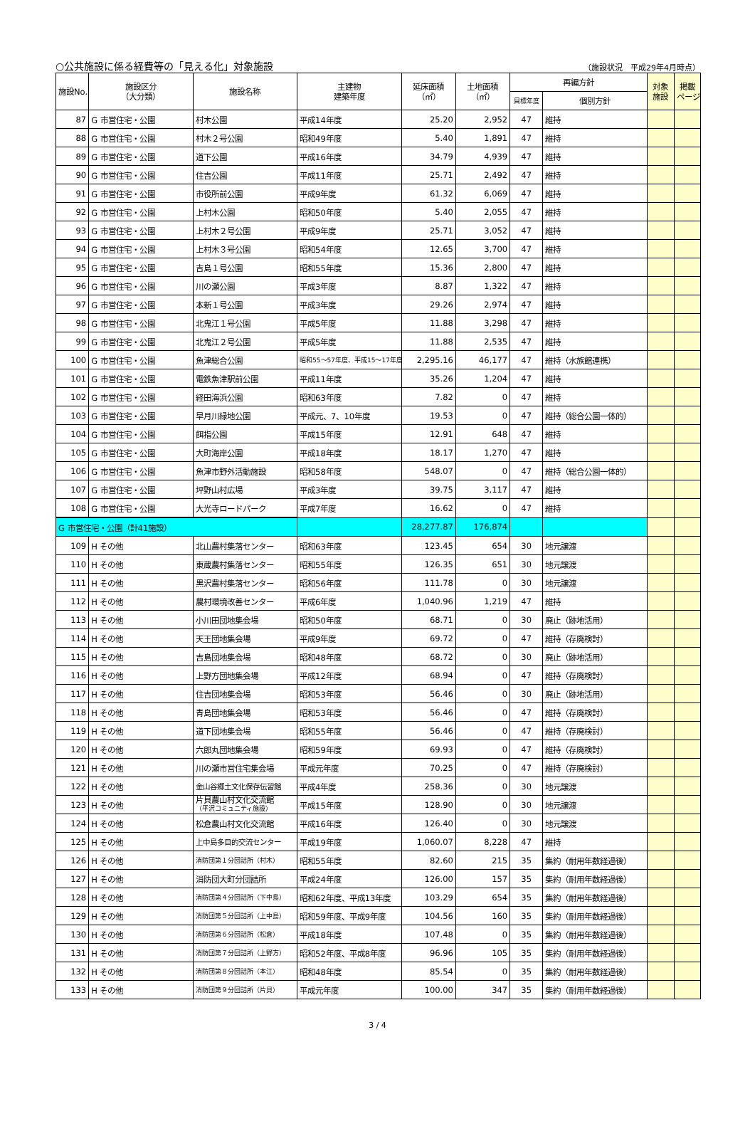○公共施設に係る経費等の「見える化」対象施設 （施設状況　平成29年4月時点）
| 施設No. | 施設区分 （大分類） | 施設名称 | 主建物 建築年度 | 延床面積 （㎡） | 土地面積 （㎡） | 再編方針 | | 対象 施設 | 掲載 ページ |
| --- | --- | --- | --- | --- | --- | --- | --- | --- | --- |
| | | | | | | 目標年度 | 個別方針 | | |
| 87 | G 市営住宅・公園 | 村木公園 | 平成14年度 | 25.20 | 2,952 | 47 | 維持 | | |
| 88 | G 市営住宅・公園 | 村木２号公園 | 昭和49年度 | 5.40 | 1,891 | 47 | 維持 | | |
| 89 | G 市営住宅・公園 | 道下公園 | 平成16年度 | 34.79 | 4,939 | 47 | 維持 | | |
| 90 | G 市営住宅・公園 | 住吉公園 | 平成11年度 | 25.71 | 2,492 | 47 | 維持 | | |
| 91 | G 市営住宅・公園 | 市役所前公園 | 平成9年度 | 61.32 | 6,069 | 47 | 維持 | | |
| 92 | G 市営住宅・公園 | 上村木公園 | 昭和50年度 | 5.40 | 2,055 | 47 | 維持 | | |
| 93 | G 市営住宅・公園 | 上村木２号公園 | 平成9年度 | 25.71 | 3,052 | 47 | 維持 | | |
| 94 | G 市営住宅・公園 | 上村木３号公園 | 昭和54年度 | 12.65 | 3,700 | 47 | 維持 | | |
| 95 | G 市営住宅・公園 | 吉島１号公園 | 昭和55年度 | 15.36 | 2,800 | 47 | 維持 | | |
| 96 | G 市営住宅・公園 | 川の瀬公園 | 平成3年度 | 8.87 | 1,322 | 47 | 維持 | | |
| 97 | G 市営住宅・公園 | 本新１号公園 | 平成3年度 | 29.26 | 2,974 | 47 | 維持 | | |
| 98 | G 市営住宅・公園 | 北鬼江１号公園 | 平成5年度 | 11.88 | 3,298 | 47 | 維持 | | |
| 99 | G 市営住宅・公園 | 北鬼江２号公園 | 平成5年度 | 11.88 | 2,535 | 47 | 維持 | | |
| 100 | G 市営住宅・公園 | 魚津総合公園 | 昭和55～57年度、平成15～17年度 | 2,295.16 | 46,177 | 47 | 維持（水族館連携） | | |
| 101 | G 市営住宅・公園 | 電鉄魚津駅前公園 | 平成11年度 | 35.26 | 1,204 | 47 | 維持 | | |
| 102 | G 市営住宅・公園 | 経田海浜公園 | 昭和63年度 | 7.82 | 0 | 47 | 維持 | | |
| 103 | G 市営住宅・公園 | 早月川緑地公園 | 平成元、7、10年度 | 19.53 | 0 | 47 | 維持（総合公園一体的） | | |
| 104 | G 市営住宅・公園 | 餌指公園 | 平成15年度 | 12.91 | 648 | 47 | 維持 | | |
| 105 | G 市営住宅・公園 | 大町海岸公園 | 平成18年度 | 18.17 | 1,270 | 47 | 維持 | | |
| 106 | G 市営住宅・公園 | 魚津市野外活動施設 | 昭和58年度 | 548.07 | 0 | 47 | 維持（総合公園一体的） | | |
| 107 | G 市営住宅・公園 | 坪野山村広場 | 平成3年度 | 39.75 | 3,117 | 47 | 維持 | | |
| 108 | G 市営住宅・公園 | 大光寺ロードパーク | 平成7年度 | 16.62 | 0 | 47 | 維持 | | |
| G 市営住宅・公園（計41施設） | | | | 28,277.87 | 176,874 | | | | |
| 109 | H その他 | 北山農村集落センター | 昭和63年度 | 123.45 | 654 | 30 | 地元譲渡 | | |
| 110 | H その他 | 東蔵農村集落センター | 昭和55年度 | 126.35 | 651 | 30 | 地元譲渡 | | |
| 111 | H その他 | 黒沢農村集落センター | 昭和56年度 | 111.78 | 0 | 30 | 地元譲渡 | | |
| 112 | H その他 | 農村環境改善センター | 平成6年度 | 1,040.96 | 1,219 | 47 | 維持 | | |
| 113 | H その他 | 小川田団地集会場 | 昭和50年度 | 68.71 | 0 | 30 | 廃止（跡地活用） | | |
| 114 | H その他 | 天王団地集会場 | 平成9年度 | 69.72 | 0 | 47 | 維持（存廃検討） | | |
| 115 | H その他 | 吉島団地集会場 | 昭和48年度 | 68.72 | 0 | 30 | 廃止（跡地活用） | | |
| 116 | H その他 | 上野方団地集会場 | 平成12年度 | 68.94 | 0 | 47 | 維持（存廃検討） | | |
| 117 | H その他 | 住吉団地集会場 | 昭和53年度 | 56.46 | 0 | 30 | 廃止（跡地活用） | | |
| 118 | H その他 | 青島団地集会場 | 昭和53年度 | 56.46 | 0 | 47 | 維持（存廃検討） | | |
| 119 | H その他 | 道下団地集会場 | 昭和55年度 | 56.46 | 0 | 47 | 維持（存廃検討） | | |
| 120 | H その他 | 六郎丸団地集会場 | 昭和59年度 | 69.93 | 0 | 47 | 維持（存廃検討） | | |
| 121 | H その他 | 川の瀬市営住宅集会場 | 平成元年度 | 70.25 | 0 | 47 | 維持（存廃検討） | | |
| 122 | H その他 | 金山谷郷土文化保存伝習館 | 平成4年度 | 258.36 | 0 | 30 | 地元譲渡 | | |
| 123 | H その他 | 片貝農山村文化交流館 （平沢コミュニティ施設） | 平成15年度 | 128.90 | 0 | 30 | 地元譲渡 | | |
| 124 | H その他 | 松倉農山村文化交流館 | 平成16年度 | 126.40 | 0 | 30 | 地元譲渡 | | |
| 125 | H その他 | 上中島多目的交流センター | 平成19年度 | 1,060.07 | 8,228 | 47 | 維持 | | |
| 126 | H その他 | 消防団第１分団詰所（村木） | 昭和55年度 | 82.60 | 215 | 35 | 集約（耐用年数経過後） | | |
| 127 | H その他 | 消防団大町分団詰所 | 平成24年度 | 126.00 | 157 | 35 | 集約（耐用年数経過後） | | |
| 128 | H その他 | 消防団第４分団詰所（下中島） | 昭和62年度、平成13年度 | 103.29 | 654 | 35 | 集約（耐用年数経過後） | | |
| 129 | H その他 | 消防団第５分団詰所（上中島） | 昭和59年度、平成9年度 | 104.56 | 160 | 35 | 集約（耐用年数経過後） | | |
| 130 | H その他 | 消防団第６分団詰所（松倉） | 平成18年度 | 107.48 | 0 | 35 | 集約（耐用年数経過後） | | |
| 131 | H その他 | 消防団第７分団詰所（上野方） | 昭和52年度、平成8年度 | 96.96 | 105 | 35 | 集約（耐用年数経過後） | | |
| 132 | H その他 | 消防団第８分団詰所（本江） | 昭和48年度 | 85.54 | 0 | 35 | 集約（耐用年数経過後） | | |
| 133 | H その他 | 消防団第９分団詰所（片貝） | 平成元年度 | 100.00 | 347 | 35 | 集約（耐用年数経過後） | | |
3 / 4